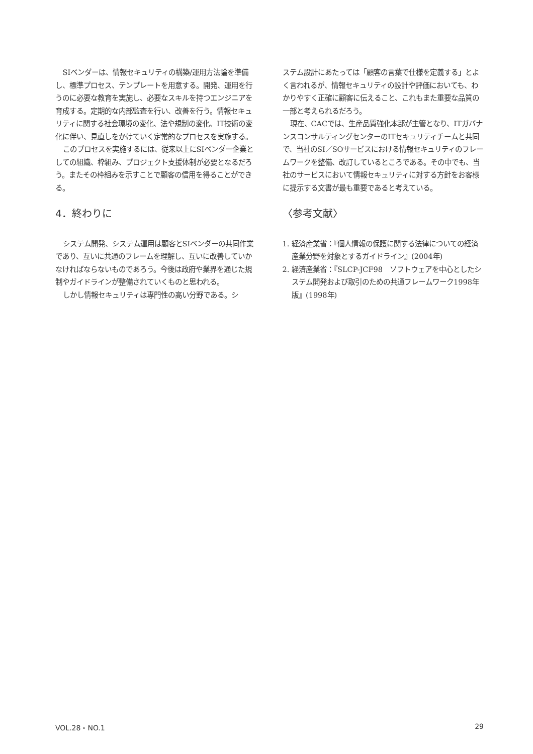SIベンダーは、情報セキュリティの構築/運用方法論を準備し、標準プロセス、テンプレートを用意する。開発、運用を行うのに必要な教育を実施し、必要なスキルを持つエンジニアを育成する。定期的な内部監査を行い、改善を行う。情報セキュリティに関する社会環境の変化、法や規制の変化、IT技術の変化に伴い、見直しをかけていく定常的なプロセスを実施する。
このプロセスを実施するには、従来以上にSIベンダー企業としての組織、枠組み、プロジェクト支援体制が必要となるだろう。またその枠組みを示すことで顧客の信用を得ることができる。
4．終わりに
システム開発、システム運用は顧客とSIベンダーの共同作業であり、互いに共通のフレームを理解し、互いに改善していかなければならないものであろう。今後は政府や業界を通じた規制やガイドラインが整備されていくものと思われる。
しかし情報セキュリティは専門性の高い分野である。シ
ステム設計にあたっては「顧客の言葉で仕様を定義する」とよく言われるが、情報セキュリティの設計や評価においても、わかりやすく正確に顧客に伝えること、これもまた重要な品質の一部と考えられるだろう。
現在、CACでは、生産品質強化本部が主管となり、ITガバナンスコンサルティングセンターのITセキュリティチームと共同で、当社のSI／SOサービスにおける情報セキュリティのフレームワークを整備、改訂しているところである。その中でも、当社のサービスにおいて情報セキュリティに対する方針をお客様に提示する文書が最も重要であると考えている。
〈参考文献〉
1. 経済産業省：『個人情報の保護に関する法律についての経済産業分野を対象とするガイドライン』(2004年)
2. 経済産業省：『SLCP-JCF98　ソフトウェアを中心としたシステム開発および取引のための共通フレームワーク1998年版』(1998年)
VOL.28・NO.1 29